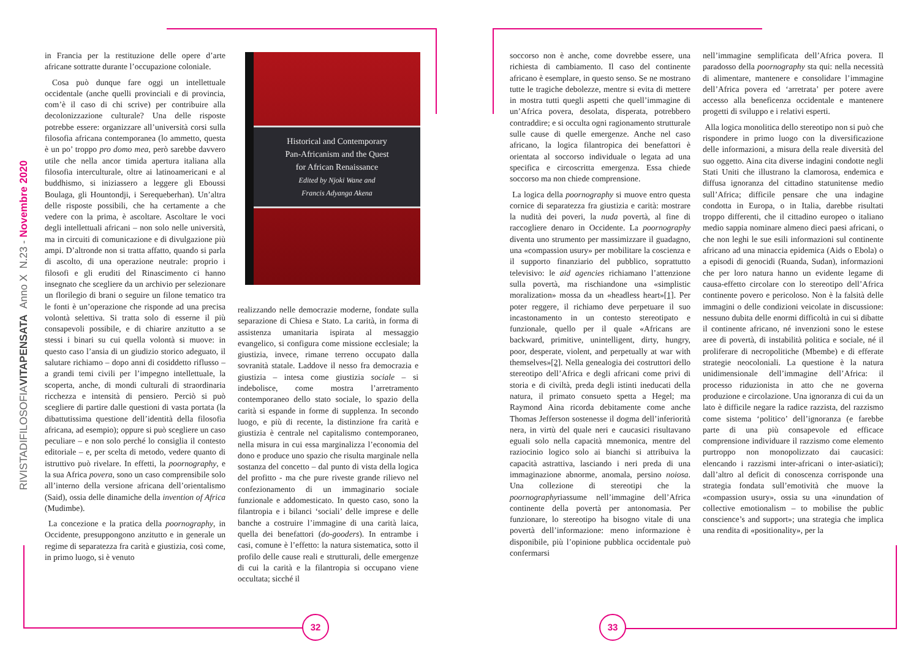RIVISTADIFILOSOFIAVITAPENSATA Anno X N.23 - Novembre 2020
in Francia per la restituzione delle opere d’arte africane sottratte durante l’occupazione coloniale.
Cosa può dunque fare oggi un intellettuale occidentale (anche quelli provinciali e di provincia, com’è il caso di chi scrive) per contribuire alla decolonizzazione culturale? Una delle risposte potrebbe essere: organizzare all’università corsi sulla filosofia africana contemporanea (lo ammetto, questa è un po’ troppo pro domo mea, però sarebbe davvero utile che nella ancor timida apertura italiana alla filosofia interculturale, oltre ai latinoamericani e al buddhismo, si iniziassero a leggere gli Eboussi Boulaga, gli Hountondji, i Serequeberhan). Un’altra delle risposte possibili, che ha certamente a che vedere con la prima, è ascoltare. Ascoltare le voci degli intellettuali africani – non solo nelle università, ma in circuiti di comunicazione e di divulgazione più ampi. D’altronde non si tratta affatto, quando si parla di ascolto, di una operazione neutrale: proprio i filosofi e gli eruditi del Rinascimento ci hanno insegnato che scegliere da un archivio per selezionare un florilegio di brani o seguire un filone tematico tra le fonti è un’operazione che risponde ad una precisa volontà selettiva. Si tratta solo di esserne il più consapevoli possibile, e di chiarire anzitutto a se stessi i binari su cui quella volontà si muove: in questo caso l’ansia di un giudizio storico adeguato, il salutare richiamo – dopo anni di cosiddetto riflusso – a grandi temi civili per l’impegno intellettuale, la scoperta, anche, di mondi culturali di straordinaria ricchezza e intensità di pensiero. Perciò si può scegliere di partire dalle questioni di vasta portata (la dibattutissima questione dell’identità della filosofia africana, ad esempio); oppure si può scegliere un caso peculiare – e non solo perché lo consiglia il contesto editoriale – e, per scelta di metodo, vedere quanto di istruttivo può rivelare. In effetti, la poornography, e la sua Africa povera, sono un caso comprensibile solo all’interno della versione africana dell’orientalismo (Said), ossia delle dinamiche della invention of Africa (Mudimbe).
La concezione e la pratica della poornography, in Occidente, presuppongono anzitutto e in generale un regime di separatezza fra carità e giustizia, così come, in primo luogo, si è venuto
Historical and Contemporary
Pan-Africanism and the Quest
for African Renaissance
Edited by Njoki Wane and
Francis Adyanga Akena
realizzando nelle democrazie moderne, fondate sulla separazione di Chiesa e Stato. La carità, in forma di assistenza umanitaria ispirata al messaggio evangelico, si configura come missione ecclesiale; la giustizia, invece, rimane terreno occupato dalla sovranità statale. Laddove il nesso fra democrazia e giustizia – intesa come giustizia sociale – si indebolisce, come mostra l’arretramento contemporaneo dello stato sociale, lo spazio della carità si espande in forme di supplenza. In secondo luogo, e più di recente, la distinzione fra carità e giustizia è centrale nel capitalismo contemporaneo, nella misura in cui essa marginalizza l’economia del dono e produce uno spazio che risulta marginale nella sostanza del concetto – dal punto di vista della logica del profitto - ma che pure riveste grande rilievo nel confezionamento di un immaginario sociale funzionale e addomesticato. In questo caso, sono la filantropia e i bilanci ‘sociali’ delle imprese e delle banche a costruire l’immagine di una carità laica, quella dei benefattori (do-gooders). In entrambe i casi, comune è l’effetto: la natura sistematica, sotto il profilo delle cause reali e strutturali, delle emergenze di cui la carità e la filantropia si occupano viene occultata; sicché il
32
soccorso non è anche, come dovrebbe essere, una richiesta di cambiamento. Il caso del continente africano è esemplare, in questo senso. Se ne mostrano tutte le tragiche debolezze, mentre si evita di mettere in mostra tutti quegli aspetti che quell’immagine di un’Africa povera, desolata, disperata, potrebbero contraddire; e si occulta ogni ragionamento strutturale sulle cause di quelle emergenze. Anche nel caso africano, la logica filantropica dei benefattori è orientata al soccorso individuale o legata ad una specifica e circoscritta emergenza. Essa chiede soccorso ma non chiede comprensione.
La logica della poornography si muove entro questa cornice di separatezza fra giustizia e carità: mostrare la nudità dei poveri, la nuda povertà, al fine di raccogliere denaro in Occidente. La poornography diventa uno strumento per massimizzare il guadagno, una «compassion usury» per mobilitare la coscienza e il supporto finanziario del pubblico, soprattutto televisivo: le aid agencies richiamano l’attenzione sulla povertà, ma rischiandone una «simplistic moralization» mossa da un «headless heart»[1]. Per poter reggere, il richiamo deve perpetuare il suo incastonamento in un contesto stereotipato e funzionale, quello per il quale «Africans are backward, primitive, unintelligent, dirty, hungry, poor, desperate, violent, and perpetually at war with themselves»[2]. Nella genealogia dei costruttori dello stereotipo dell’Africa e degli africani come privi di storia e di civiltà, preda degli istinti ineducati della natura, il primato consueto spetta a Hegel; ma Raymond Aina ricorda debitamente come anche Thomas Jefferson sostenesse il dogma dell’inferiorità nera, in virtù del quale neri e caucasici risultavano eguali solo nella capacità mnemonica, mentre del raziocinio logico solo ai bianchi si attribuiva la capacità astrattiva, lasciando i neri preda di una immaginazione abnorme, anomala, persino noiosa. Una collezione di stereotipi che la poornographyriassume nell’immagine dell’Africa continente della povertà per antonomasia. Per funzionare, lo stereotipo ha bisogno vitale di una povertà dell’informazione: meno informazione è disponibile, più l’opinione pubblica occidentale può confermarsi
nell’immagine semplificata dell’Africa povera. Il paradosso della poornography sta qui: nella necessità di alimentare, mantenere e consolidare l’immagine dell’Africa povera ed ‘arretrata’ per potere avere accesso alla beneficenza occidentale e mantenere progetti di sviluppo e i relativi esperti.
Alla logica monolitica dello stereotipo non si può che rispondere in primo luogo con la diversificazione delle informazioni, a misura della reale diversità del suo oggetto. Aina cita diverse indagini condotte negli Stati Uniti che illustrano la clamorosa, endemica e diffusa ignoranza del cittadino statunitense medio sull’Africa; difficile pensare che una indagine condotta in Europa, o in Italia, darebbe risultati troppo differenti, che il cittadino europeo o italiano medio sappia nominare almeno dieci paesi africani, o che non leghi le sue esili informazioni sul continente africano ad una minaccia epidemica (Aids o Ebola) o a episodi di genocidi (Ruanda, Sudan), informazioni che per loro natura hanno un evidente legame di causa-effetto circolare con lo stereotipo dell’Africa continente povero e pericoloso. Non è la falsità delle immagini o delle condizioni veicolate in discussione: nessuno dubita delle enormi difficoltà in cui si dibatte il continente africano, né invenzioni sono le estese aree di povertà, di instabilità politica e sociale, né il proliferare di necropolitiche (Mbembe) e di efferate strategie neocoloniali. La questione è la natura unidimensionale dell’immagine dell’Africa: il processo riduzionista in atto che ne governa produzione e circolazione. Una ignoranza di cui da un lato è difficile negare la radice razzista, del razzismo come sistema ‘politico’ dell’ignoranza (e farebbe parte di una più consapevole ed efficace comprensione individuare il razzismo come elemento purtroppo non monopolizzato dai caucasici: elencando i razzismi inter-africani o inter-asiatici); dall’altro al deficit di conoscenza corrisponde una strategia fondata sull’emotività che muove la «compassion usury», ossia su una «inundation of collective emotionalism – to mobilise the public conscience’s and support»; una strategia che implica una rendita di «positionality», per la
33